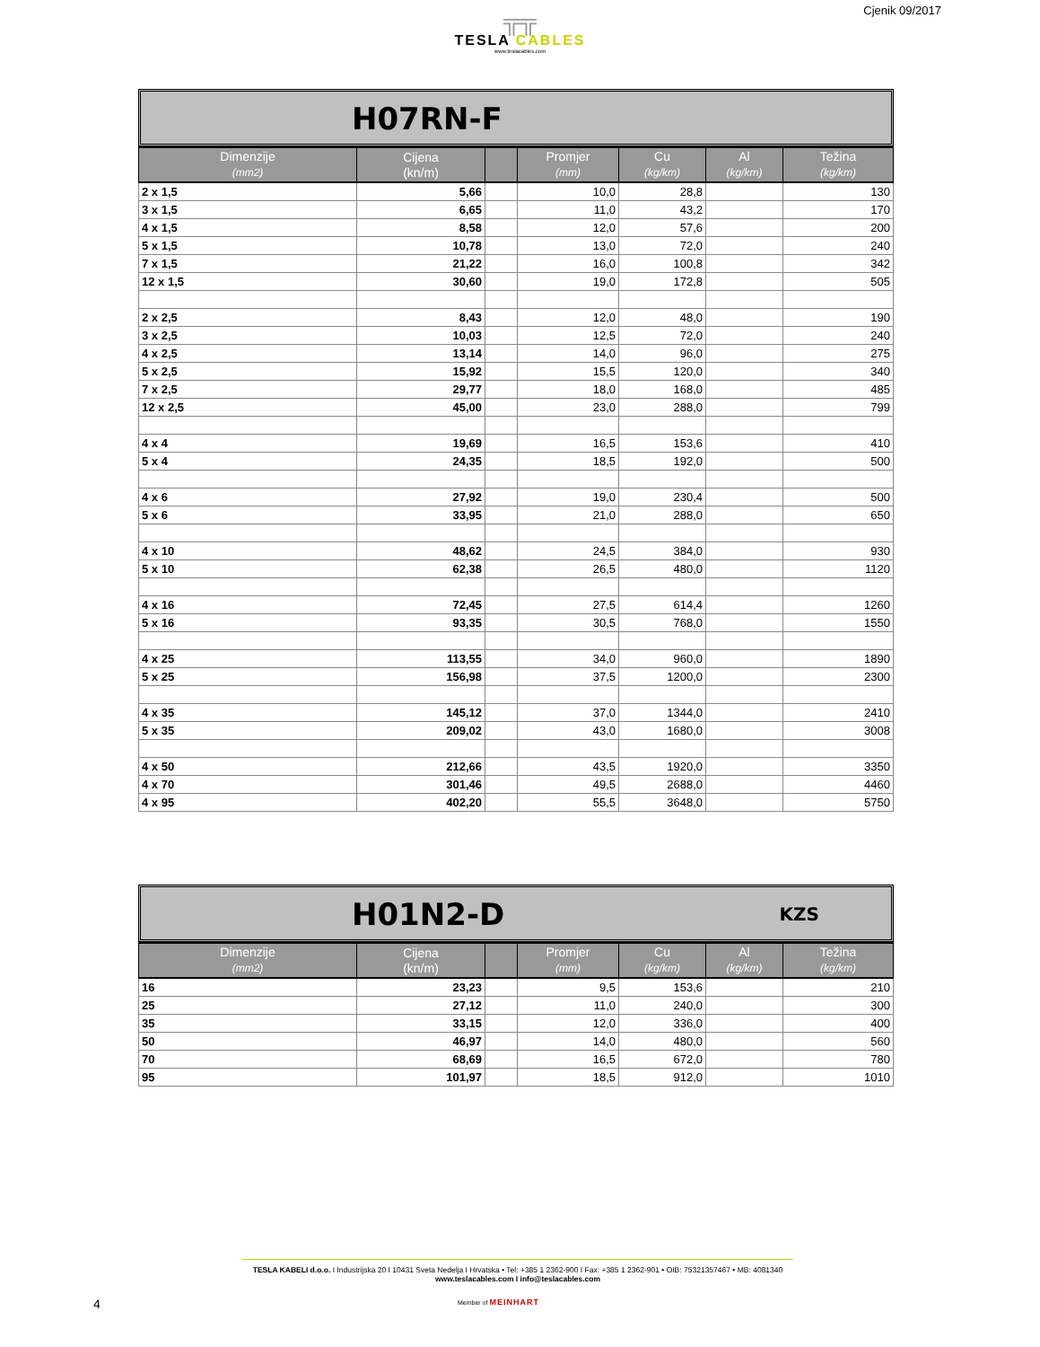Cjenik 09/2017
╦╦
TESLA CABLES
www.teslacables.com
H07RN-F
| Dimenzije (mm2) | Cijena (kn/m) | | Promjer (mm) | Cu (kg/km) | Al (kg/km) | Težina (kg/km) |
| --- | --- | --- | --- | --- | --- | --- |
| 2 x 1,5 | 5,66 | | 10,0 | 28,8 | | 130 |
| 3 x 1,5 | 6,65 | | 11,0 | 43,2 | | 170 |
| 4 x 1,5 | 8,58 | | 12,0 | 57,6 | | 200 |
| 5 x 1,5 | 10,78 | | 13,0 | 72,0 | | 240 |
| 7 x 1,5 | 21,22 | | 16,0 | 100,8 | | 342 |
| 12 x 1,5 | 30,60 | | 19,0 | 172,8 | | 505 |
| 2 x 2,5 | 8,43 | | 12,0 | 48,0 | | 190 |
| 3 x 2,5 | 10,03 | | 12,5 | 72,0 | | 240 |
| 4 x 2,5 | 13,14 | | 14,0 | 96,0 | | 275 |
| 5 x 2,5 | 15,92 | | 15,5 | 120,0 | | 340 |
| 7 x 2,5 | 29,77 | | 18,0 | 168,0 | | 485 |
| 12 x 2,5 | 45,00 | | 23,0 | 288,0 | | 799 |
| 4 x 4 | 19,69 | | 16,5 | 153,6 | | 410 |
| 5 x 4 | 24,35 | | 18,5 | 192,0 | | 500 |
| 4 x 6 | 27,92 | | 19,0 | 230,4 | | 500 |
| 5 x 6 | 33,95 | | 21,0 | 288,0 | | 650 |
| 4 x 10 | 48,62 | | 24,5 | 384,0 | | 930 |
| 5 x 10 | 62,38 | | 26,5 | 480,0 | | 1120 |
| 4 x 16 | 72,45 | | 27,5 | 614,4 | | 1260 |
| 5 x 16 | 93,35 | | 30,5 | 768,0 | | 1550 |
| 4 x 25 | 113,55 | | 34,0 | 960,0 | | 1890 |
| 5 x 25 | 156,98 | | 37,5 | 1200,0 | | 2300 |
| 4 x 35 | 145,12 | | 37,0 | 1344,0 | | 2410 |
| 5 x 35 | 209,02 | | 43,0 | 1680,0 | | 3008 |
| 4 x 50 | 212,66 | | 43,5 | 1920,0 | | 3350 |
| 4 x 70 | 301,46 | | 49,5 | 2688,0 | | 4460 |
| 4 x 95 | 402,20 | | 55,5 | 3648,0 | | 5750 |
H01N2-D KZS
| Dimenzije (mm2) | Cijena (kn/m) | | Promjer (mm) | Cu (kg/km) | Al (kg/km) | Težina (kg/km) |
| --- | --- | --- | --- | --- | --- | --- |
| 16 | 23,23 | | 9,5 | 153,6 | | 210 |
| 25 | 27,12 | | 11,0 | 240,0 | | 300 |
| 35 | 33,15 | | 12,0 | 336,0 | | 400 |
| 50 | 46,97 | | 14,0 | 480,0 | | 560 |
| 70 | 68,69 | | 16,5 | 672,0 | | 780 |
| 95 | 101,97 | | 18,5 | 912,0 | | 1010 |
TESLA KABELI d.o.o. I Industrijska 20 I 10431 Sveta Nedelja I Hrvatska • Tel: +385 1 2362-900 I Fax: +385 1 2362-901 • OIB: 75321357467 • MB: 4081340
www.teslacables.com I info@teslacables.com
4 Member of MEINHART